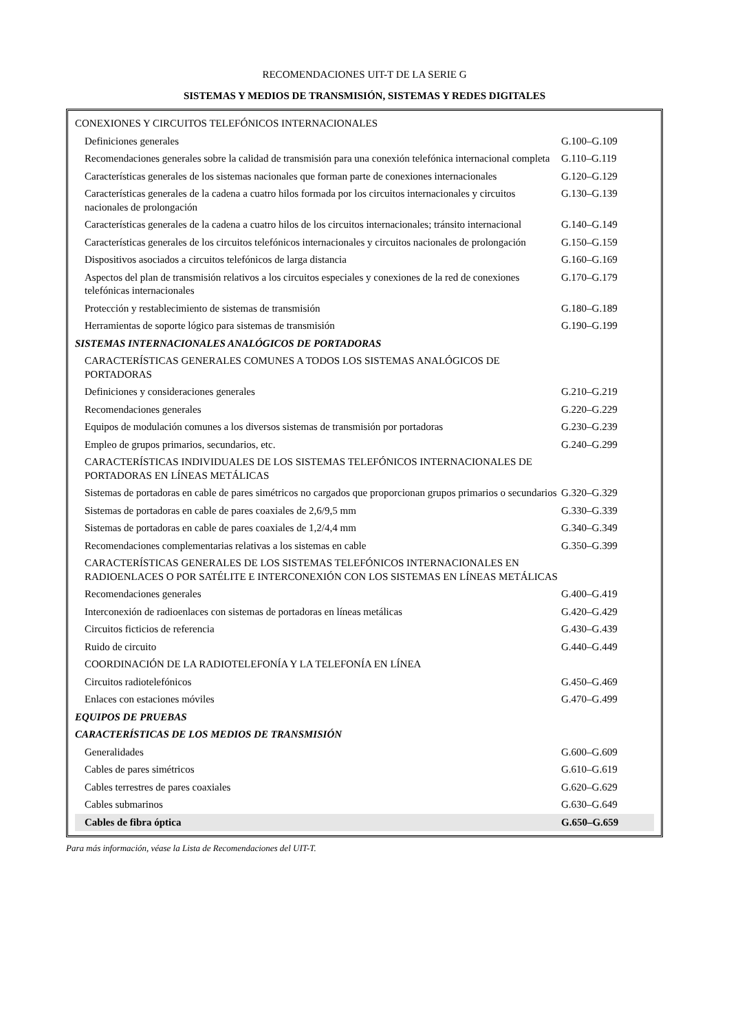RECOMENDACIONES UIT-T DE LA SERIE G
SISTEMAS Y MEDIOS DE TRANSMISIÓN, SISTEMAS Y REDES DIGITALES
| CONEXIONES Y CIRCUITOS TELEFÓNICOS INTERNACIONALES | |
| Definiciones generales | G.100–G.109 |
| Recomendaciones generales sobre la calidad de transmisión para una conexión telefónica internacional completa | G.110–G.119 |
| Características generales de los sistemas nacionales que forman parte de conexiones internacionales | G.120–G.129 |
| Características generales de la cadena a cuatro hilos formada por los circuitos internacionales y circuitos nacionales de prolongación | G.130–G.139 |
| Características generales de la cadena a cuatro hilos de los circuitos internacionales; tránsito internacional | G.140–G.149 |
| Características generales de los circuitos telefónicos internacionales y circuitos nacionales de prolongación | G.150–G.159 |
| Dispositivos asociados a circuitos telefónicos de larga distancia | G.160–G.169 |
| Aspectos del plan de transmisión relativos a los circuitos especiales y conexiones de la red de conexiones telefónicas internacionales | G.170–G.179 |
| Protección y restablecimiento de sistemas de transmisión | G.180–G.189 |
| Herramientas de soporte lógico para sistemas de transmisión | G.190–G.199 |
| SISTEMAS INTERNACIONALES ANALÓGICOS DE PORTADORAS | |
| CARACTERÍSTICAS GENERALES COMUNES A TODOS LOS SISTEMAS ANALÓGICOS DE PORTADORAS | |
| Definiciones y consideraciones generales | G.210–G.219 |
| Recomendaciones generales | G.220–G.229 |
| Equipos de modulación comunes a los diversos sistemas de transmisión por portadoras | G.230–G.239 |
| Empleo de grupos primarios, secundarios, etc. | G.240–G.299 |
| CARACTERÍSTICAS INDIVIDUALES DE LOS SISTEMAS TELEFÓNICOS INTERNACIONALES DE PORTADORAS EN LÍNEAS METÁLICAS | |
| Sistemas de portadoras en cable de pares simétricos no cargados que proporcionan grupos primarios o secundarios | G.320–G.329 |
| Sistemas de portadoras en cable de pares coaxiales de 2,6/9,5 mm | G.330–G.339 |
| Sistemas de portadoras en cable de pares coaxiales de 1,2/4,4 mm | G.340–G.349 |
| Recomendaciones complementarias relativas a los sistemas en cable | G.350–G.399 |
| CARACTERÍSTICAS GENERALES DE LOS SISTEMAS TELEFÓNICOS INTERNACIONALES EN RADIOENLACES O POR SATÉLITE E INTERCONEXIÓN CON LOS SISTEMAS EN LÍNEAS METÁLICAS | |
| Recomendaciones generales | G.400–G.419 |
| Interconexión de radioenlaces con sistemas de portadoras en líneas metálicas | G.420–G.429 |
| Circuitos ficticios de referencia | G.430–G.439 |
| Ruido de circuito | G.440–G.449 |
| COORDINACIÓN DE LA RADIOTELEFONÍA Y LA TELEFONÍA EN LÍNEA | |
| Circuitos radiotelefónicos | G.450–G.469 |
| Enlaces con estaciones móviles | G.470–G.499 |
| EQUIPOS DE PRUEBAS | |
| CARACTERÍSTICAS DE LOS MEDIOS DE TRANSMISIÓN | |
| Generalidades | G.600–G.609 |
| Cables de pares simétricos | G.610–G.619 |
| Cables terrestres de pares coaxiales | G.620–G.629 |
| Cables submarinos | G.630–G.649 |
| Cables de fibra óptica | G.650–G.659 |
Para más información, véase la Lista de Recomendaciones del UIT-T.